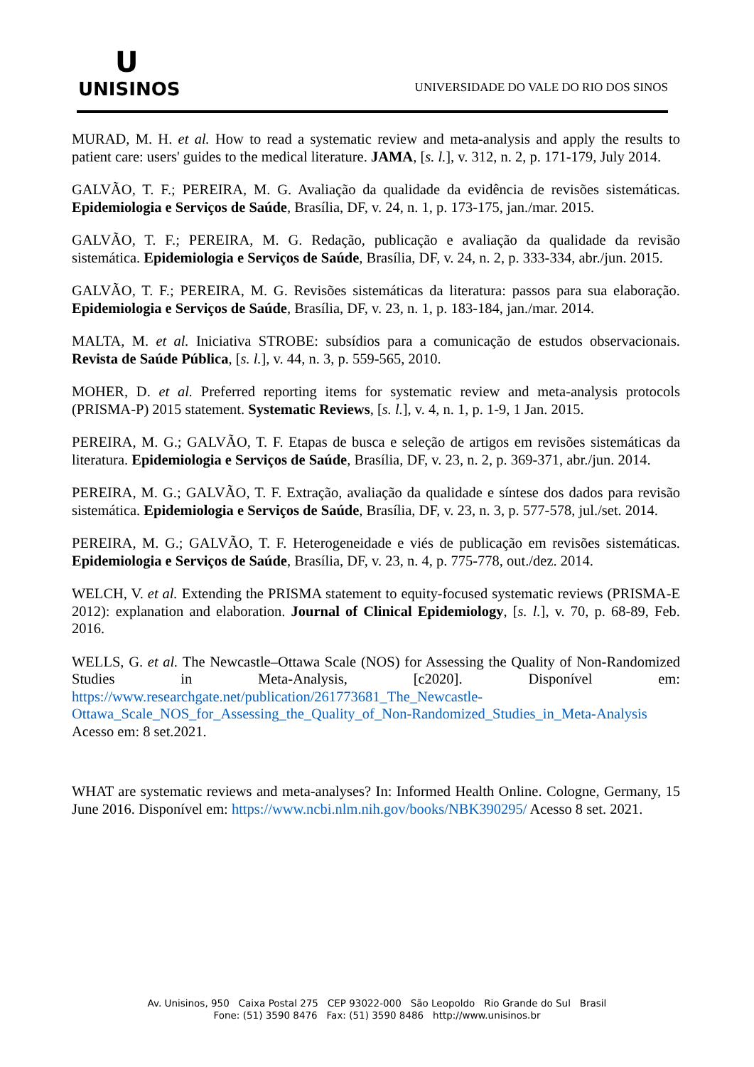U
UNISINOS
UNIVERSIDADE DO VALE DO RIO DOS SINOS
MURAD, M. H. et al. How to read a systematic review and meta-analysis and apply the results to patient care: users' guides to the medical literature. JAMA, [s. l.], v. 312, n. 2, p. 171-179, July 2014.
GALVÃO, T. F.; PEREIRA, M. G. Avaliação da qualidade da evidência de revisões sistemáticas. Epidemiologia e Serviços de Saúde, Brasília, DF, v. 24, n. 1, p. 173-175, jan./mar. 2015.
GALVÃO, T. F.; PEREIRA, M. G. Redação, publicação e avaliação da qualidade da revisão sistemática. Epidemiologia e Serviços de Saúde, Brasília, DF, v. 24, n. 2, p. 333-334, abr./jun. 2015.
GALVÃO, T. F.; PEREIRA, M. G. Revisões sistemáticas da literatura: passos para sua elaboração. Epidemiologia e Serviços de Saúde, Brasília, DF, v. 23, n. 1, p. 183-184, jan./mar. 2014.
MALTA, M. et al. Iniciativa STROBE: subsídios para a comunicação de estudos observacionais. Revista de Saúde Pública, [s. l.], v. 44, n. 3, p. 559-565, 2010.
MOHER, D. et al. Preferred reporting items for systematic review and meta-analysis protocols (PRISMA-P) 2015 statement. Systematic Reviews, [s. l.], v. 4, n. 1, p. 1-9, 1 Jan. 2015.
PEREIRA, M. G.; GALVÃO, T. F. Etapas de busca e seleção de artigos em revisões sistemáticas da literatura. Epidemiologia e Serviços de Saúde, Brasília, DF, v. 23, n. 2, p. 369-371, abr./jun. 2014.
PEREIRA, M. G.; GALVÃO, T. F. Extração, avaliação da qualidade e síntese dos dados para revisão sistemática. Epidemiologia e Serviços de Saúde, Brasília, DF, v. 23, n. 3, p. 577-578, jul./set. 2014.
PEREIRA, M. G.; GALVÃO, T. F. Heterogeneidade e viés de publicação em revisões sistemáticas. Epidemiologia e Serviços de Saúde, Brasília, DF, v. 23, n. 4, p. 775-778, out./dez. 2014.
WELCH, V. et al. Extending the PRISMA statement to equity-focused systematic reviews (PRISMA-E 2012): explanation and elaboration. Journal of Clinical Epidemiology, [s. l.], v. 70, p. 68-89, Feb. 2016.
WELLS, G. et al. The Newcastle–Ottawa Scale (NOS) for Assessing the Quality of Non-Randomized Studies in Meta-Analysis, [c2020]. Disponível em: https://www.researchgate.net/publication/261773681_The_Newcastle-Ottawa_Scale_NOS_for_Assessing_the_Quality_of_Non-Randomized_Studies_in_Meta-Analysis Acesso em: 8 set.2021.
WHAT are systematic reviews and meta-analyses? In: Informed Health Online. Cologne, Germany, 15 June 2016. Disponível em: https://www.ncbi.nlm.nih.gov/books/NBK390295/ Acesso 8 set. 2021.
Av. Unisinos, 950 Caixa Postal 275 CEP 93022-000 São Leopoldo Rio Grande do Sul Brasil
Fone: (51) 3590 8476 Fax: (51) 3590 8486 http://www.unisinos.br